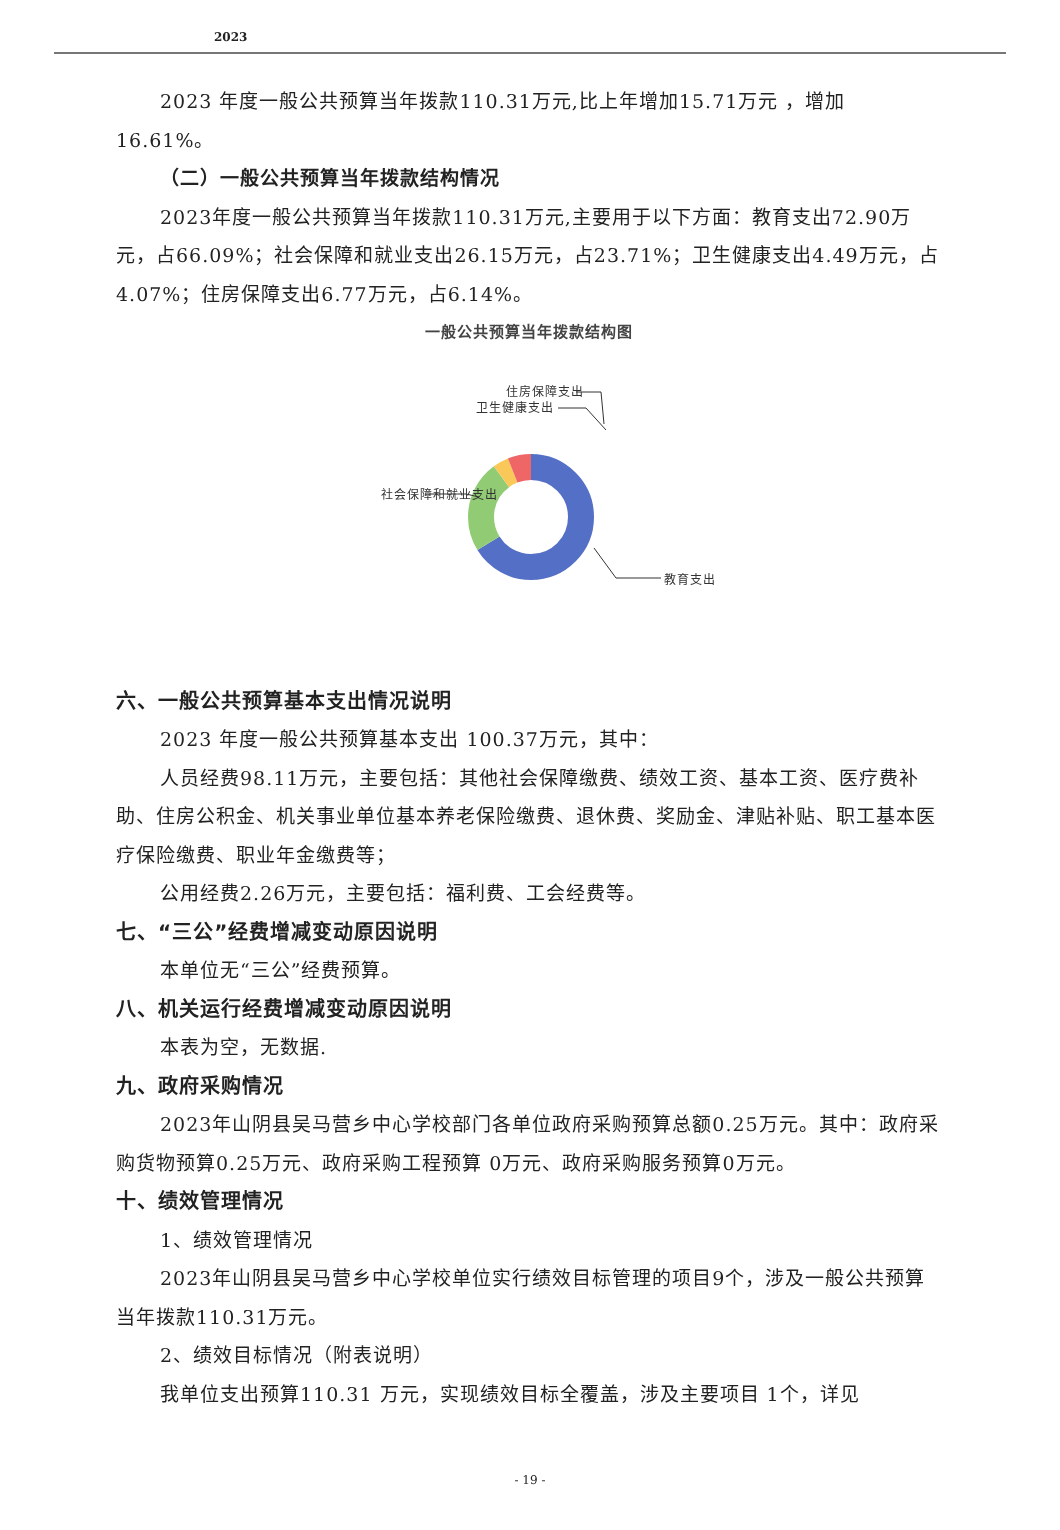2023
2023 年度一般公共预算当年拨款110.31万元,比上年增加15.71万元 ，增加16.61%。
（二）一般公共预算当年拨款结构情况
2023年度一般公共预算当年拨款110.31万元,主要用于以下方面：教育支出72.90万元，占66.09%；社会保障和就业支出26.15万元，占23.71%；卫生健康支出4.49万元，占4.07%；住房保障支出6.77万元，占6.14%。
一般公共预算当年拨款结构图
社会保障和就业支出
卫生健康支出
住房保障支出
教育支出
六、一般公共预算基本支出情况说明
2023 年度一般公共预算基本支出 100.37万元，其中：
人员经费98.11万元，主要包括：其他社会保障缴费、绩效工资、基本工资、医疗费补助、住房公积金、机关事业单位基本养老保险缴费、退休费、奖励金、津贴补贴、职工基本医疗保险缴费、职业年金缴费等；
公用经费2.26万元，主要包括：福利费、工会经费等。
七、“三公”经费增减变动原因说明
本单位无“三公”经费预算。
八、机关运行经费增减变动原因说明
本表为空，无数据.
九、政府采购情况
2023年山阴县吴马营乡中心学校部门各单位政府采购预算总额0.25万元。其中：政府采购货物预算0.25万元、政府采购工程预算 0万元、政府采购服务预算0万元。
十、绩效管理情况
1、绩效管理情况
2023年山阴县吴马营乡中心学校单位实行绩效目标管理的项目9个，涉及一般公共预算当年拨款110.31万元。
2、绩效目标情况（附表说明）
我单位支出预算110.31 万元，实现绩效目标全覆盖，涉及主要项目 1个，详见
- 19 -